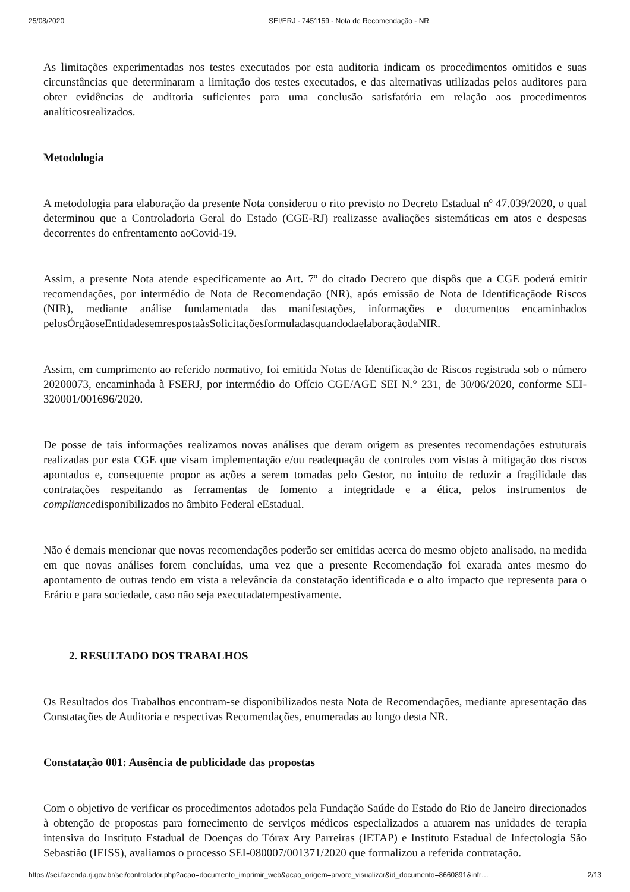25/08/2020 SEI/ERJ - 7451159 - Nota de Recomendação - NR
As limitações experimentadas nos testes executados por esta auditoria indicam os procedimentos omitidos e suas circunstâncias que determinaram a limitação dos testes executados, e das alternativas utilizadas pelos auditores para obter evidências de auditoria suficientes para uma conclusão satisfatória em relação aos procedimentos analíticosrealizados.
Metodologia
A metodologia para elaboração da presente Nota considerou o rito previsto no Decreto Estadual nº 47.039/2020, o qual determinou que a Controladoria Geral do Estado (CGE-RJ) realizasse avaliações sistemáticas em atos e despesas decorrentes do enfrentamento aoCovid-19.
Assim, a presente Nota atende especificamente ao Art. 7º do citado Decreto que dispôs que a CGE poderá emitir recomendações, por intermédio de Nota de Recomendação (NR), após emissão de Nota de Identificaçãode Riscos (NIR), mediante análise fundamentada das manifestações, informações e documentos encaminhados pelosÓrgãoseEntidadesemrespostaàsSolicitaçõesformuladasquandodaelaboraçãodaNIR.
Assim, em cumprimento ao referido normativo, foi emitida Notas de Identificação de Riscos registrada sob o número 20200073, encaminhada à FSERJ, por intermédio do Ofício CGE/AGE SEI N.° 231, de 30/06/2020, conforme SEI-320001/001696/2020.
De posse de tais informações realizamos novas análises que deram origem as presentes recomendações estruturais realizadas por esta CGE que visam implementação e/ou readequação de controles com vistas à mitigação dos riscos apontados e, consequente propor as ações a serem tomadas pelo Gestor, no intuito de reduzir a fragilidade das contratações respeitando as ferramentas de fomento a integridade e a ética, pelos instrumentos de compliancedisponibilizados no âmbito Federal eEstadual.
Não é demais mencionar que novas recomendações poderão ser emitidas acerca do mesmo objeto analisado, na medida em que novas análises forem concluídas, uma vez que a presente Recomendação foi exarada antes mesmo do apontamento de outras tendo em vista a relevância da constatação identificada e o alto impacto que representa para o Erário e para sociedade, caso não seja executadatempestivamente.
2. RESULTADO DOS TRABALHOS
Os Resultados dos Trabalhos encontram-se disponibilizados nesta Nota de Recomendações, mediante apresentação das Constatações de Auditoria e respectivas Recomendações, enumeradas ao longo desta NR.
Constatação 001: Ausência de publicidade das propostas
Com o objetivo de verificar os procedimentos adotados pela Fundação Saúde do Estado do Rio de Janeiro direcionados à obtenção de propostas para fornecimento de serviços médicos especializados a atuarem nas unidades de terapia intensiva do Instituto Estadual de Doenças do Tórax Ary Parreiras (IETAP) e Instituto Estadual de Infectologia São Sebastião (IEISS), avaliamos o processo SEI-080007/001371/2020 que formalizou a referida contratação.
https://sei.fazenda.rj.gov.br/sei/controlador.php?acao=documento_imprimir_web&acao_origem=arvore_visualizar&id_documento=8660891&infr… 2/13